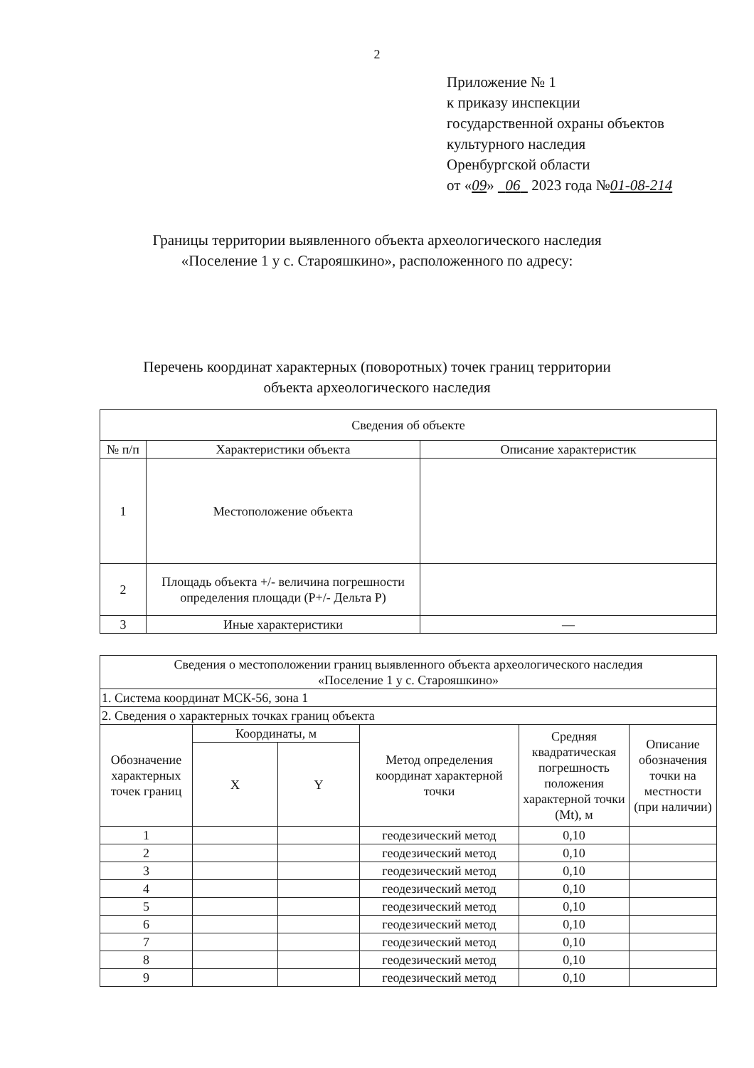2
Приложение № 1
к приказу инспекции
государственной охраны объектов
культурного наследия
Оренбургской области
от «09» 06 2023 года №01-08-214
Границы территории выявленного объекта археологического наследия
«Поселение 1 у с. Старояшкино», расположенного по адресу:
Перечень координат характерных (поворотных) точек границ территории
объекта археологического наследия
| Сведения об объекте | | |
| --- | --- | --- |
| № п/п | Характеристики объекта | Описание характеристик |
| 1 | Местоположение объекта | |
| 2 | Площадь объекта +/- величина погрешности определения площади (P+/- Дельта P) | |
| 3 | Иные характеристики | — |
| Сведения о местоположении границ выявленного объекта археологического наследия «Поселение 1 у с. Старояшкино» | | | | | |
| --- | --- | --- | --- | --- | --- |
| 1. Система координат МСК-56, зона 1 | | | | | |
| 2. Сведения о характерных точках границ объекта | | | | | |
| Обозначение характерных точек границ | Координаты, м | | Метод определения координат характерной точки | Средняя квадратическая погрешность положения характерной точки (Mt), м | Описание обозначения точки на местности (при наличии) |
| | X | Y | | | |
| 1 | | | геодезический метод | 0,10 | |
| 2 | | | геодезический метод | 0,10 | |
| 3 | | | геодезический метод | 0,10 | |
| 4 | | | геодезический метод | 0,10 | |
| 5 | | | геодезический метод | 0,10 | |
| 6 | | | геодезический метод | 0,10 | |
| 7 | | | геодезический метод | 0,10 | |
| 8 | | | геодезический метод | 0,10 | |
| 9 | | | геодезический метод | 0,10 | |